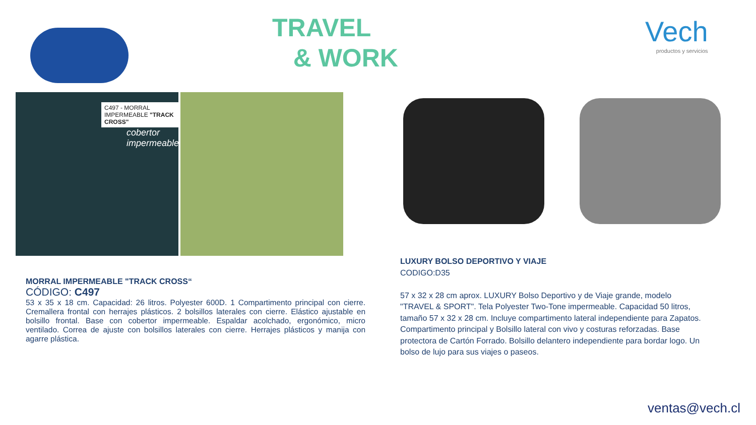TRAVEL
& WORK
Vech
productos y servicios
C497 - MORRAL IMPERMEABLE "TRACK CROSS"
cobertor impermeable
MORRAL IMPERMEABLE "TRACK CROSS“
CÓDIGO: C497
53 x 35 x 18 cm. Capacidad: 26 litros. Polyester 600D. 1 Compartimento principal con cierre. Cremallera frontal con herrajes plásticos. 2 bolsillos laterales con cierre. Elástico ajustable en bolsillo frontal. Base con cobertor impermeable. Espaldar acolchado, ergonómico, micro ventilado. Correa de ajuste con bolsillos laterales con cierre. Herrajes plásticos y manija con agarre plástica.
LUXURY BOLSO DEPORTIVO Y VIAJE
CODIGO:D35
57 x 32 x 28 cm aprox. LUXURY Bolso Deportivo y de Viaje grande, modelo "TRAVEL & SPORT". Tela Polyester Two-Tone impermeable. Capacidad 50 litros, tamaño 57 x 32 x 28 cm. Incluye compartimento lateral independiente para Zapatos. Compartimento principal y Bolsillo lateral con vivo y costuras reforzadas. Base protectora de Cartón Forrado. Bolsillo delantero independiente para bordar logo. Un bolso de lujo para sus viajes o paseos.
ventas@vech.cl